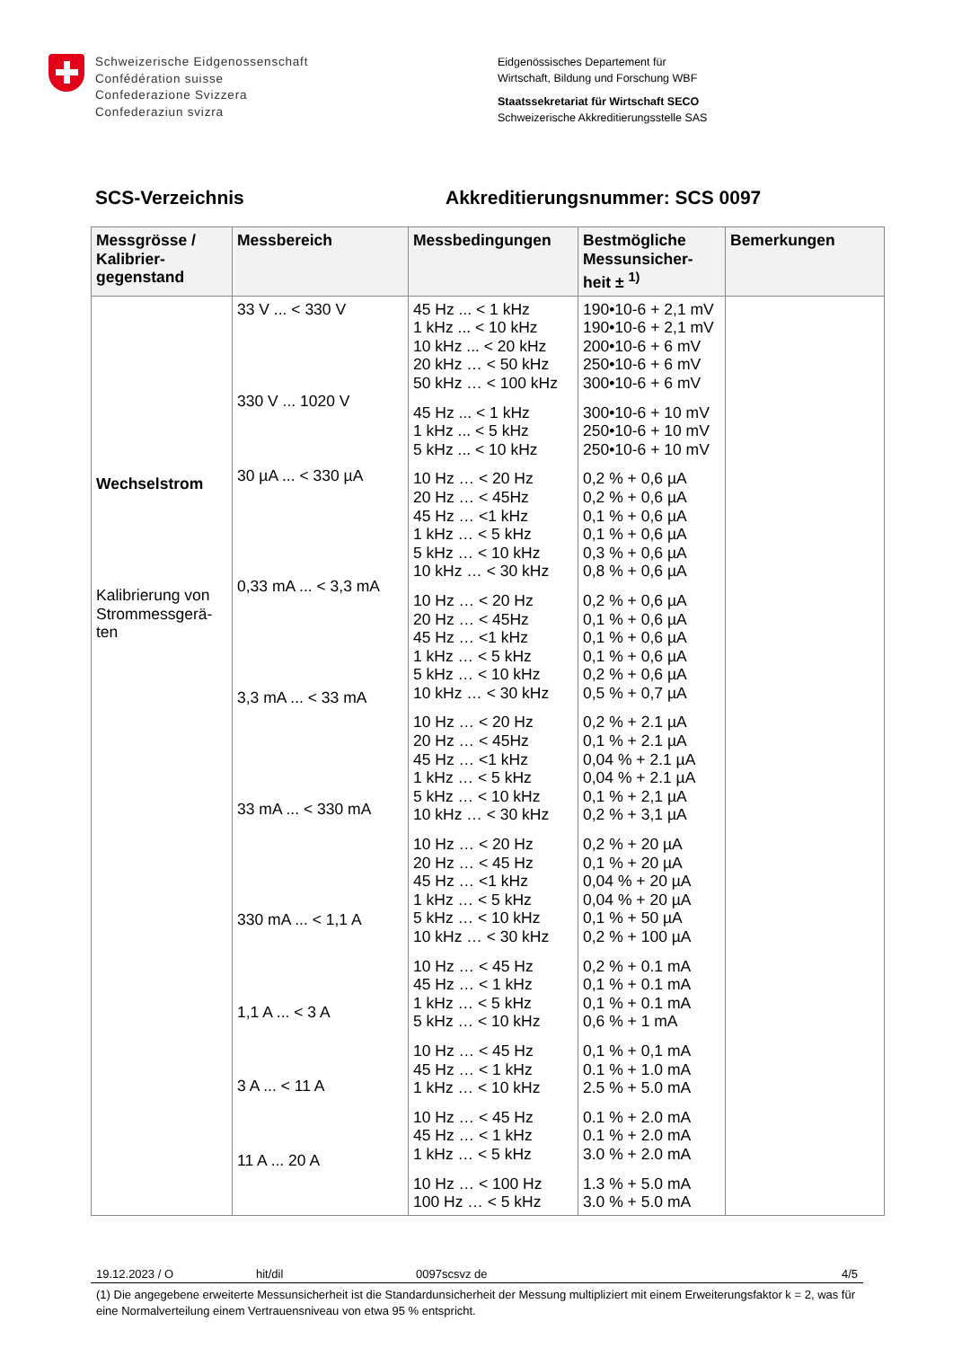Schweizerische Eidgenossenschaft
Confédération suisse
Confederazione Svizzera
Confederaziun svizra
Eidgenössisches Departement für
Wirtschaft, Bildung und Forschung WBF
Staatssekretariat für Wirtschaft SECO
Schweizerische Akkreditierungsstelle SAS
SCS-Verzeichnis Akkreditierungsnummer: SCS 0097
| Messgrösse / Kalibrier-gegenstand | Messbereich | Messbedingungen | Bestmögliche Messunsicher-heit ± <sup>1)</sup> | Bemerkungen |
| --- | --- | --- | --- | --- |
| Wechselstrom Kalibrierung von Strommessgerä-ten | 33 V ... < 330 V 330 V ... 1020 V 30 µA ... < 330 µA 0,33 mA ... < 3,3 mA 3,3 mA ... < 33 mA 33 mA ... < 330 mA 330 mA ... < 1,1 A 1,1 A ... < 3 A 3 A ... < 11 A 11 A ... 20 A | 45 Hz ... < 1 kHz 1 kHz ... < 10 kHz 10 kHz ... < 20 kHz 20 kHz … < 50 kHz 50 kHz … < 100 kHz 45 Hz ... < 1 kHz 1 kHz ... < 5 kHz 5 kHz ... < 10 kHz 10 Hz … < 20 Hz 20 Hz … < 45Hz 45 Hz … <1 kHz 1 kHz … < 5 kHz 5 kHz … < 10 kHz 10 kHz … < 30 kHz 10 Hz … < 20 Hz 20 Hz … < 45Hz 45 Hz … <1 kHz 1 kHz … < 5 kHz 5 kHz … < 10 kHz 10 kHz … < 30 kHz 10 Hz … < 20 Hz 20 Hz … < 45Hz 45 Hz … <1 kHz 1 kHz … < 5 kHz 5 kHz … < 10 kHz 10 kHz … < 30 kHz 10 Hz … < 20 Hz 20 Hz … < 45 Hz 45 Hz … <1 kHz 1 kHz … < 5 kHz 5 kHz … < 10 kHz 10 kHz … < 30 kHz 10 Hz … < 45 Hz 45 Hz … < 1 kHz 1 kHz … < 5 kHz 5 kHz … < 10 kHz 10 Hz … < 45 Hz 45 Hz … < 1 kHz 1 kHz … < 10 kHz 10 Hz … < 45 Hz 45 Hz … < 1 kHz 1 kHz … < 5 kHz 10 Hz … < 100 Hz 100 Hz … < 5 kHz | 190•10-6 + 2,1 mV 190•10-6 + 2,1 mV 200•10-6 + 6 mV 250•10-6 + 6 mV 300•10-6 + 6 mV 300•10-6 + 10 mV 250•10-6 + 10 mV 250•10-6 + 10 mV 0,2 % + 0,6 µA 0,2 % + 0,6 µA 0,1 % + 0,6 µA 0,1 % + 0,6 µA 0,3 % + 0,6 µA 0,8 % + 0,6 µA 0,2 % + 0,6 µA 0,1 % + 0,6 µA 0,1 % + 0,6 µA 0,1 % + 0,6 µA 0,2 % + 0,6 µA 0,5 % + 0,7 µA 0,2 % + 2.1 µA 0,1 % + 2.1 µA 0,04 % + 2.1 µA 0,04 % + 2.1 µA 0,1 % + 2,1 µA 0,2 % + 3,1 µA 0,2 % + 20 µA 0,1 % + 20 µA 0,04 % + 20 µA 0,04 % + 20 µA 0,1 % + 50 µA 0,2 % + 100 µA 0,2 % + 0.1 mA 0,1 % + 0.1 mA 0,1 % + 0.1 mA 0,6 % + 1 mA 0,1 % + 0,1 mA 0.1 % + 1.0 mA 2.5 % + 5.0 mA 0.1 % + 2.0 mA 0.1 % + 2.0 mA 3.0 % + 2.0 mA 1.3 % + 5.0 mA 3.0 % + 5.0 mA | |
19.12.2023 / O hit/dil 0097scsvz de 4/5
(1) Die angegebene erweiterte Messunsicherheit ist die Standardunsicherheit der Messung multipliziert mit einem Erweiterungsfaktor k = 2, was für eine Normalverteilung einem Vertrauensniveau von etwa 95 % entspricht.